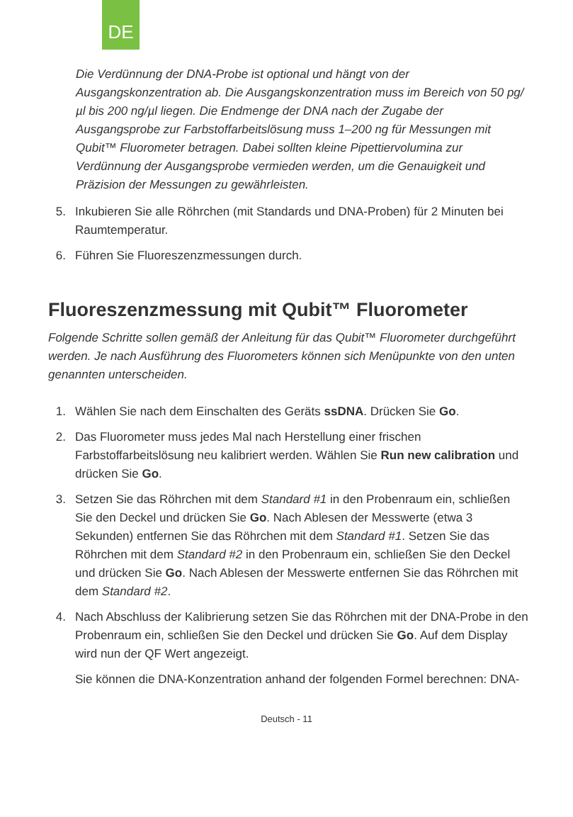DE
Die Verdünnung der DNA-Probe ist optional und hängt von der Ausgangskonzentration ab. Die Ausgangskonzentration muss im Bereich von 50 pg/µl bis 200 ng/µl liegen. Die Endmenge der DNA nach der Zugabe der Ausgangsprobe zur Farbstoffarbeitslösung muss 1–200 ng für Messungen mit Qubit™ Fluorometer betragen. Dabei sollten kleine Pipettiervolumina zur Verdünnung der Ausgangsprobe vermieden werden, um die Genauigkeit und Präzision der Messungen zu gewährleisten.
5. Inkubieren Sie alle Röhrchen (mit Standards und DNA-Proben) für 2 Minuten bei Raumtemperatur.
6. Führen Sie Fluoreszenzmessungen durch.
Fluoreszenzmessung mit Qubit™ Fluorometer
Folgende Schritte sollen gemäß der Anleitung für das Qubit™ Fluorometer durchgeführt werden. Je nach Ausführung des Fluorometers können sich Menüpunkte von den unten genannten unterscheiden.
1. Wählen Sie nach dem Einschalten des Geräts ssDNA. Drücken Sie Go.
2. Das Fluorometer muss jedes Mal nach Herstellung einer frischen Farbstoffarbeitslösung neu kalibriert werden. Wählen Sie Run new calibration und drücken Sie Go.
3. Setzen Sie das Röhrchen mit dem Standard #1 in den Probenraum ein, schließen Sie den Deckel und drücken Sie Go. Nach Ablesen der Messwerte (etwa 3 Sekunden) entfernen Sie das Röhrchen mit dem Standard #1. Setzen Sie das Röhrchen mit dem Standard #2 in den Probenraum ein, schließen Sie den Deckel und drücken Sie Go. Nach Ablesen der Messwerte entfernen Sie das Röhrchen mit dem Standard #2.
4. Nach Abschluss der Kalibrierung setzen Sie das Röhrchen mit der DNA-Probe in den Probenraum ein, schließen Sie den Deckel und drücken Sie Go. Auf dem Display wird nun der QF Wert angezeigt.
Sie können die DNA-Konzentration anhand der folgenden Formel berechnen: DNA-
Deutsch - 11